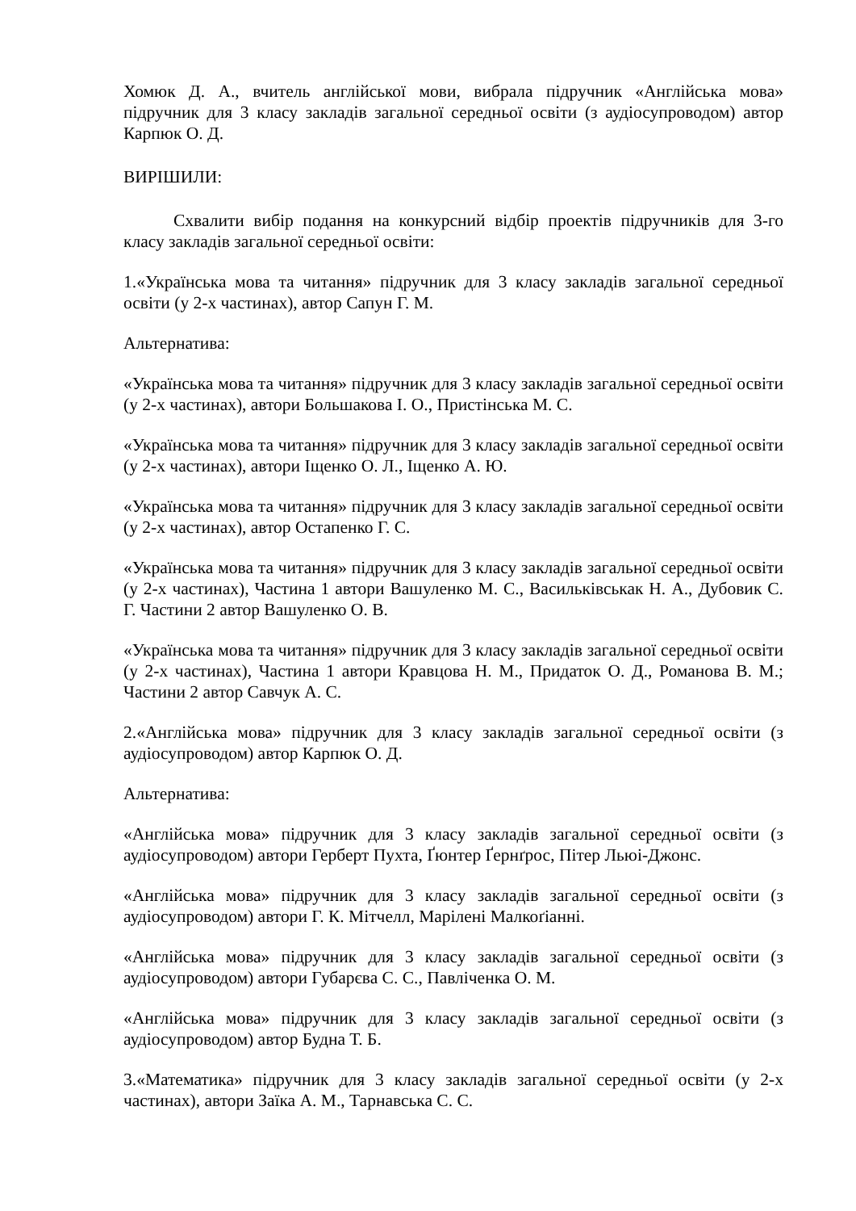Хомюк Д. А., вчитель англійської мови, вибрала підручник «Англійська мова» підручник для 3 класу закладів загальної середньої освіти (з аудіосупроводом) автор Карпюк О. Д.
ВИРІШИЛИ:
Схвалити вибір подання на конкурсний відбір проектів підручників для 3-го класу закладів загальної середньої освіти:
1.«Українська мова та читання» підручник для 3 класу закладів загальної середньої освіти (у 2-х частинах), автор Сапун Г. М.
Альтернатива:
«Українська мова та читання» підручник для 3 класу закладів загальної середньої освіти (у 2-х частинах), автори Большакова І. О., Пристінська М. С.
«Українська мова та читання» підручник для 3 класу закладів загальної середньої освіти (у 2-х частинах), автори Іщенко О. Л., Іщенко А. Ю.
«Українська мова та читання» підручник для 3 класу закладів загальної середньої освіти (у 2-х частинах), автор Остапенко Г. С.
«Українська мова та читання» підручник для 3 класу закладів загальної середньої освіти (у 2-х частинах), Частина 1 автори Вашуленко М. С., Васильківськак Н. А., Дубовик С. Г. Частини 2 автор Вашуленко О. В.
«Українська мова та читання» підручник для 3 класу закладів загальної середньої освіти (у 2-х частинах), Частина 1 автори Кравцова Н. М., Придаток О. Д., Романова В. М.; Частини 2 автор Савчук А. С.
2.«Англійська мова» підручник для 3 класу закладів загальної середньої освіти (з аудіосупроводом) автор Карпюк О. Д.
Альтернатива:
«Англійська мова» підручник для 3 класу закладів загальної середньої освіти (з аудіосупроводом) автори Герберт Пухта, Ґюнтер Ґернґрос, Пітер Льюі-Джонс.
«Англійська мова» підручник для 3 класу закладів загальної середньої освіти (з аудіосупроводом) автори Г. К. Мітчелл, Марілені Малкоґіанні.
«Англійська мова» підручник для 3 класу закладів загальної середньої освіти (з аудіосупроводом) автори Губарєва С. С., Павліченка О. М.
«Англійська мова» підручник для 3 класу закладів загальної середньої освіти (з аудіосупроводом) автор Будна Т. Б.
3.«Математика» підручник для 3 класу закладів загальної середньої освіти (у 2-х частинах), автори Заїка А. М., Тарнавська С. С.